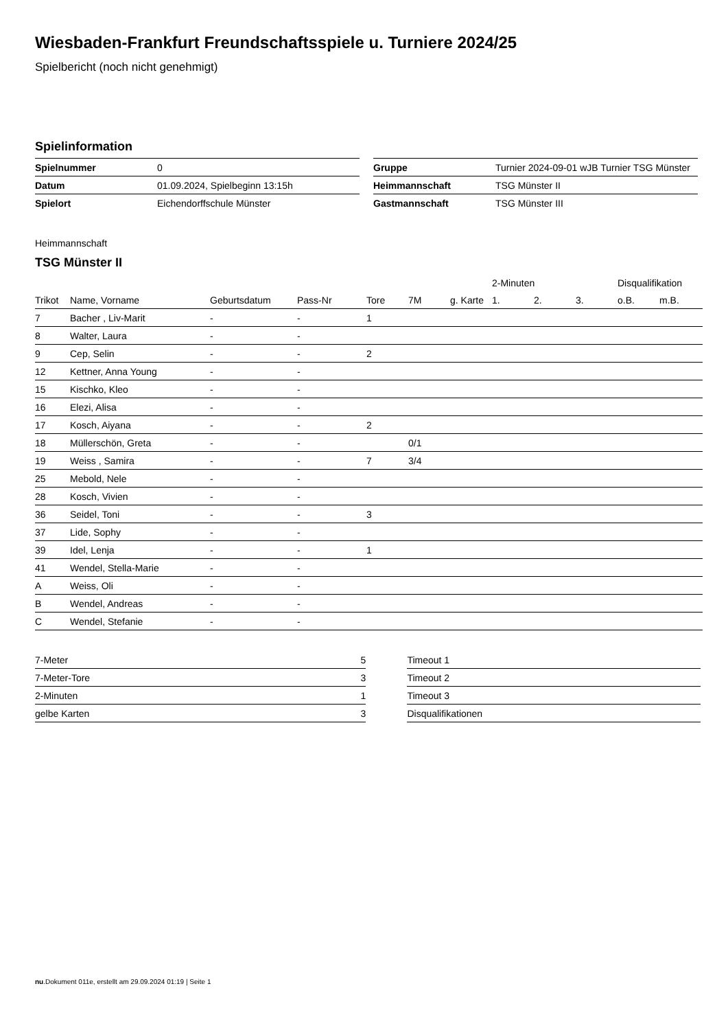Wiesbaden-Frankfurt Freundschaftsspiele u. Turniere 2024/25
Spielbericht (noch nicht genehmigt)
Spielinformation
| Spielnummer | 0 |
| Datum | 01.09.2024, Spielbeginn 13:15h |
| Spielort | Eichendorffschule Münster |
| Gruppe | Turnier 2024-09-01 wJB Turnier TSG Münster |
| Heimmannschaft | TSG Münster II |
| Gastmannschaft | TSG Münster III |
Heimmannschaft
TSG Münster II
| | | | | | | | 2-Minuten | | | Disqualifikation | |
| --- | --- | --- | --- | --- | --- | --- | --- | --- | --- | --- | --- |
| Trikot | Name, Vorname | Geburtsdatum | Pass-Nr | Tore | 7M | g. Karte | 1. | 2. | 3. | o.B. | m.B. |
| 7 | Bacher , Liv-Marit | - | - | 1 | | | | | | | |
| 8 | Walter, Laura | - | - | | | | | | | | |
| 9 | Cep, Selin | - | - | 2 | | | | | | | |
| 12 | Kettner, Anna Young | - | - | | | | | | | | |
| 15 | Kischko, Kleo | - | - | | | | | | | | |
| 16 | Elezi, Alisa | - | - | | | | | | | | |
| 17 | Kosch, Aiyana | - | - | 2 | | | | | | | |
| 18 | Müllerschön, Greta | - | - | | 0/1 | | | | | | |
| 19 | Weiss , Samira | - | - | 7 | 3/4 | | | | | | |
| 25 | Mebold, Nele | - | - | | | | | | | | |
| 28 | Kosch, Vivien | - | - | | | | | | | | |
| 36 | Seidel, Toni | - | - | 3 | | | | | | | |
| 37 | Lide, Sophy | - | - | | | | | | | | |
| 39 | Idel, Lenja | - | - | 1 | | | | | | | |
| 41 | Wendel, Stella-Marie | - | - | | | | | | | | |
| A | Weiss, Oli | - | - | | | | | | | | |
| B | Wendel, Andreas | - | - | | | | | | | | |
| C | Wendel, Stefanie | - | - | | | | | | | | |
| 7-Meter | 5 |
| 7-Meter-Tore | 3 |
| 2-Minuten | 1 |
| gelbe Karten | 3 |
| Timeout 1 |
| Timeout 2 |
| Timeout 3 |
| Disqualifikationen |
nu.Dokument 011e, erstellt am 29.09.2024 01:19 | Seite 1